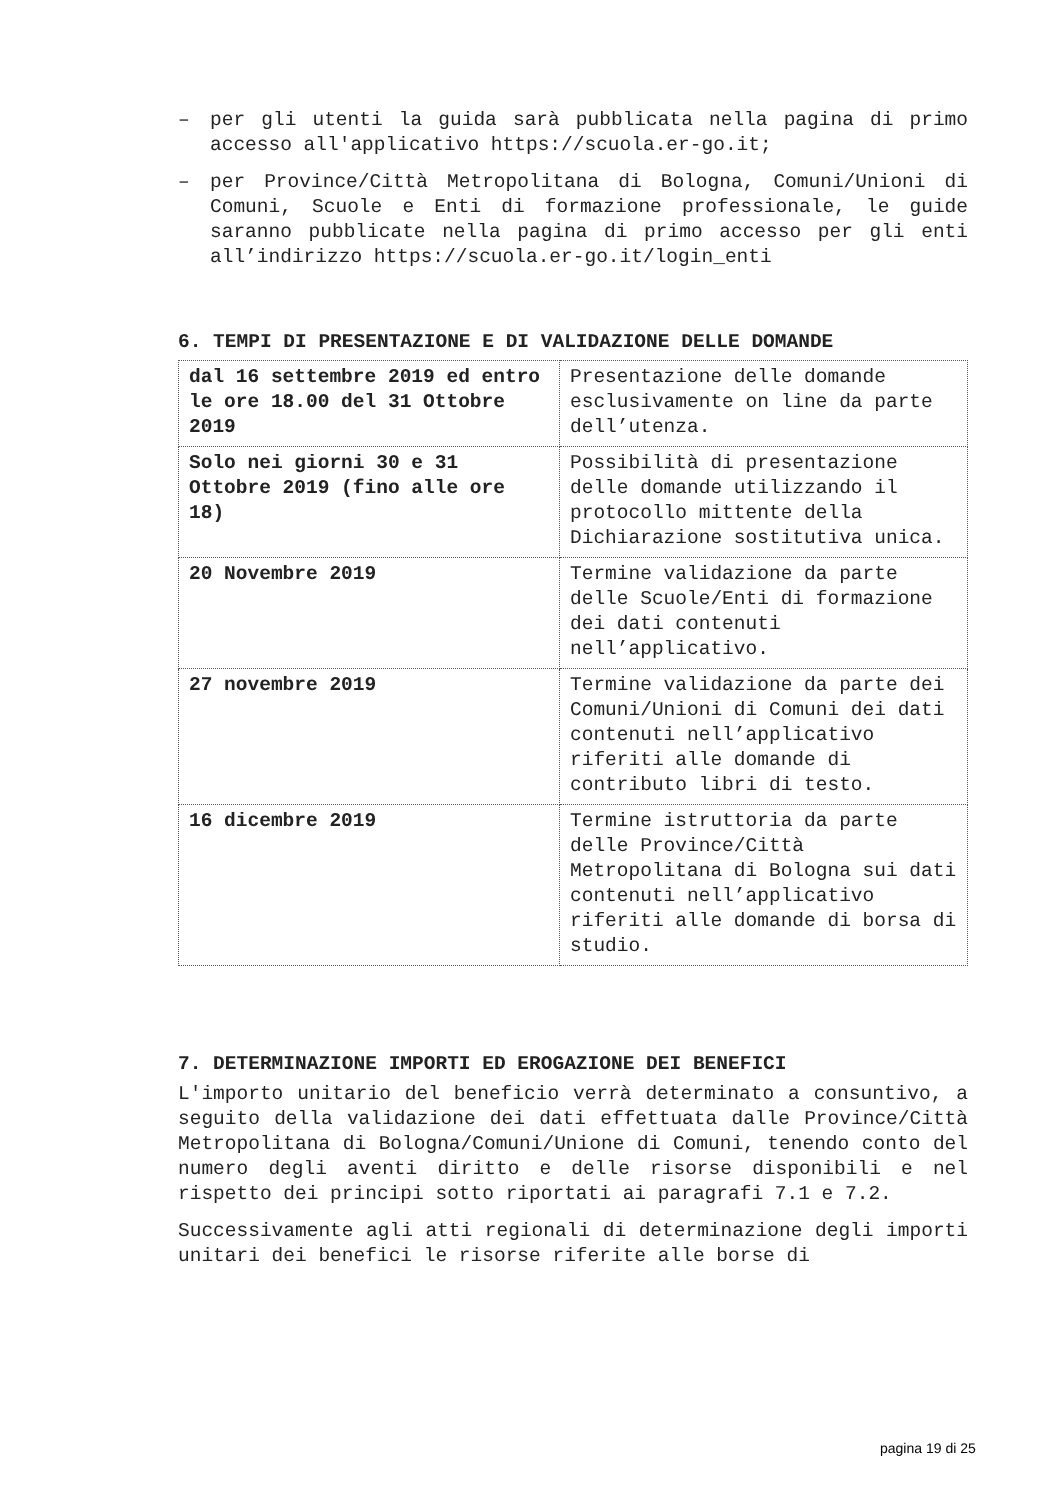– per gli utenti la guida sarà pubblicata nella pagina di primo accesso all'applicativo https://scuola.er-go.it;
– per Province/Città Metropolitana di Bologna, Comuni/Unioni di Comuni, Scuole e Enti di formazione professionale, le guide saranno pubblicate nella pagina di primo accesso per gli enti all’indirizzo https://scuola.er-go.it/login_enti
6. TEMPI DI PRESENTAZIONE E DI VALIDAZIONE DELLE DOMANDE
| dal 16 settembre 2019 ed entro le ore 18.00 del 31 Ottobre 2019 | Presentazione delle domande esclusivamente on line da parte dell’utenza. |
| Solo nei giorni 30 e 31 Ottobre 2019 (fino alle ore 18) | Possibilità di presentazione delle domande utilizzando il protocollo mittente della Dichiarazione sostitutiva unica. |
| 20 Novembre 2019 | Termine validazione da parte delle Scuole/Enti di formazione dei dati contenuti nell’applicativo. |
| 27 novembre 2019 | Termine validazione da parte dei Comuni/Unioni di Comuni dei dati contenuti nell’applicativo riferiti alle domande di contributo libri di testo. |
| 16 dicembre 2019 | Termine istruttoria da parte delle Province/Città Metropolitana di Bologna sui dati contenuti nell’applicativo riferiti alle domande di borsa di studio. |
7. DETERMINAZIONE IMPORTI ED EROGAZIONE DEI BENEFICI
L'importo unitario del beneficio verrà determinato a consuntivo, a seguito della validazione dei dati effettuata dalle Province/Città Metropolitana di Bologna/Comuni/Unione di Comuni, tenendo conto del numero degli aventi diritto e delle risorse disponibili e nel rispetto dei principi sotto riportati ai paragrafi 7.1 e 7.2.
Successivamente agli atti regionali di determinazione degli importi unitari dei benefici le risorse riferite alle borse di
pagina 19 di 25